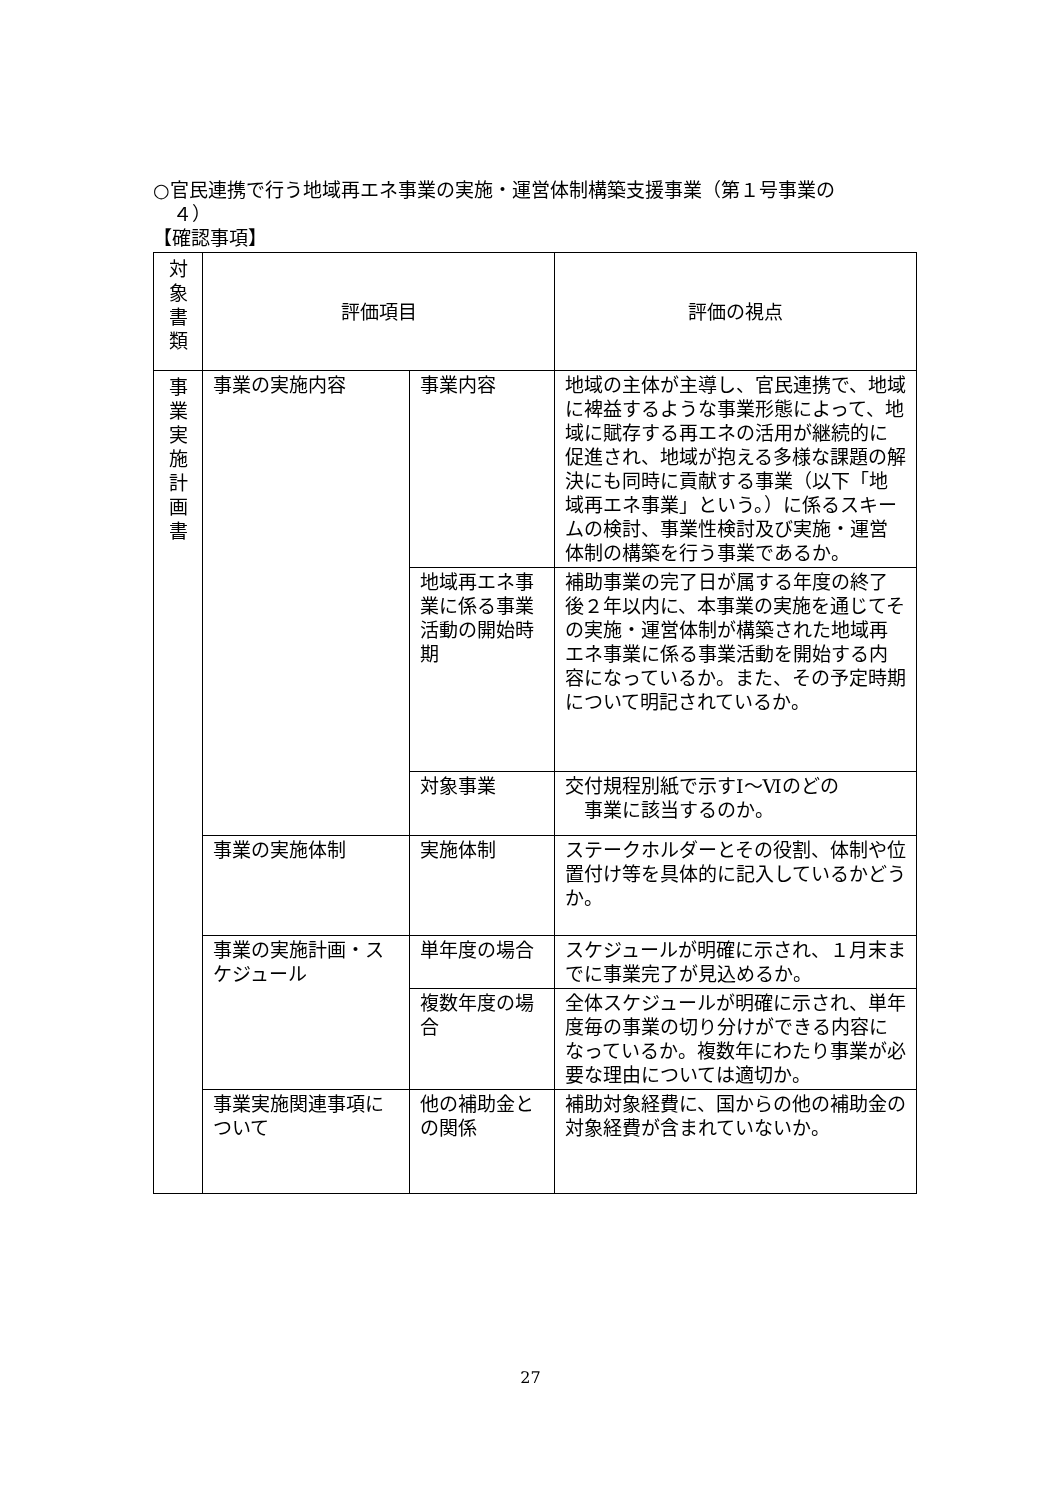○官民連携で行う地域再エネ事業の実施・運営体制構築支援事業（第１号事業の
４）
【確認事項】
| 対 象 書 類 | 評価項目 | | 評価の視点 |
| 事 業 実 施 計 画 書 | 事業の実施内容 | 事業内容 | 地域の主体が主導し、官民連携で、地域に裨益するような事業形態によって、地域に賦存する再エネの活用が継続的に促進され、地域が抱える多様な課題の解決にも同時に貢献する事業（以下「地域再エネ事業」という。）に係るスキームの検討、事業性検討及び実施・運営体制の構築を行う事業であるか。 |
| | | 地域再エネ事業に係る事業活動の開始時期 | 補助事業の完了日が属する年度の終了後２年以内に、本事業の実施を通じてその実施・運営体制が構築された地域再エネ事業に係る事業活動を開始する内容になっているか。また、その予定時期について明記されているか。 |
| | | 対象事業 | 交付規程別紙で示すⅠ～Ⅵのどの 事業に該当するのか。 |
| | 事業の実施体制 | 実施体制 | ステークホルダーとその役割、体制や位置付け等を具体的に記入しているかどうか。 |
| | 事業の実施計画・スケジュール | 単年度の場合 | スケジュールが明確に示され、１月末までに事業完了が見込めるか。 |
| | | 複数年度の場合 | 全体スケジュールが明確に示され、単年度毎の事業の切り分けができる内容になっているか。複数年にわたり事業が必要な理由については適切か。 |
| | 事業実施関連事項について | 他の補助金との関係 | 補助対象経費に、国からの他の補助金の対象経費が含まれていないか。 |
27